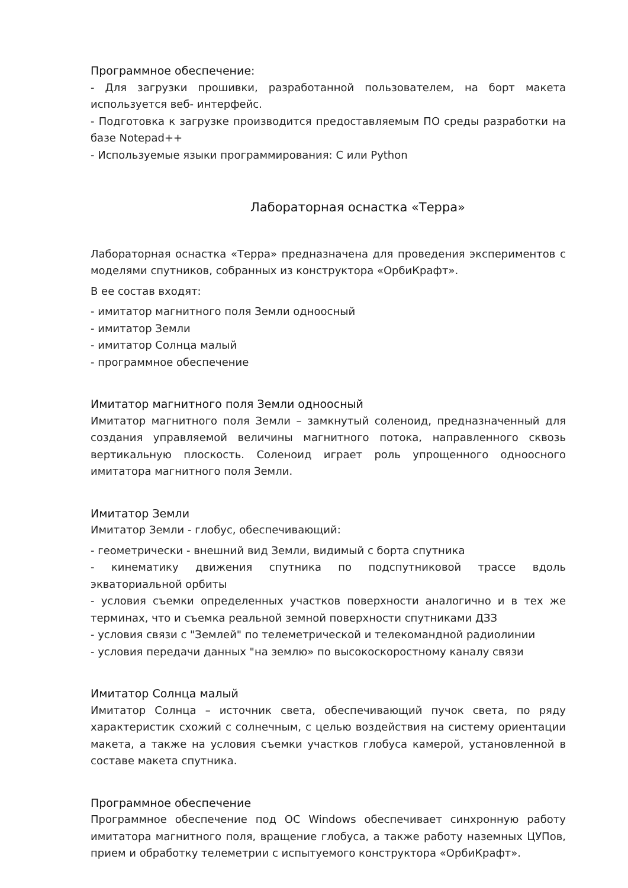Программное обеспечение:
- Для загрузки прошивки, разработанной пользователем, на борт макета используется веб- интерфейс.
- Подготовка к загрузке производится предоставляемым ПО среды разработки на базе Notepad++
- Используемые языки программирования: C или Python
Лабораторная оснастка «Терра»
Лабораторная оснастка «Терра» предназначена для проведения экспериментов с моделями спутников, собранных из конструктора «ОрбиКрафт».
В ее состав входят:
- имитатор магнитного поля Земли одноосный
- имитатор Земли
- имитатор Солнца малый
- программное обеспечение
Имитатор магнитного поля Земли одноосный
Имитатор магнитного поля Земли – замкнутый соленоид, предназначенный для создания управляемой величины магнитного потока, направленного сквозь вертикальную плоскость. Соленоид играет роль упрощенного одноосного имитатора магнитного поля Земли.
Имитатор Земли
Имитатор Земли - глобус, обеспечивающий:
- геометрически - внешний вид Земли, видимый с борта спутника
- кинематику движения спутника по подспутниковой трассе вдоль экваториальной орбиты
- условия съемки определенных участков поверхности аналогично и в тех же терминах, что и съемка реальной земной поверхности спутниками ДЗЗ
- условия связи с "Землей" по телеметрической и телекомандной радиолинии
- условия передачи данных "на землю» по высокоскоростному каналу связи
Имитатор Солнца малый
Имитатор Солнца – источник света, обеспечивающий пучок света, по ряду характеристик схожий с солнечным, с целью воздействия на систему ориентации макета, а также на условия съемки участков глобуса камерой, установленной в составе макета спутника.
Программное обеспечение
Программное обеспечение под ОС Windows обеспечивает синхронную работу имитатора магнитного поля, вращение глобуса, а также работу наземных ЦУПов, прием и обработку телеметрии с испытуемого конструктора «ОрбиКрафт».